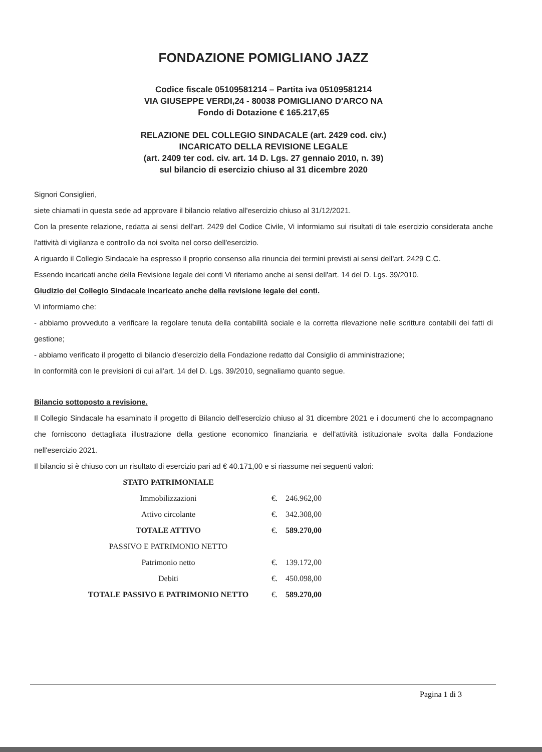FONDAZIONE POMIGLIANO JAZZ
Codice fiscale 05109581214 – Partita iva 05109581214
VIA GIUSEPPE VERDI,24 - 80038 POMIGLIANO D'ARCO NA
Fondo di Dotazione € 165.217,65
RELAZIONE DEL COLLEGIO SINDACALE (art. 2429 cod. civ.)
INCARICATO DELLA REVISIONE LEGALE
(art. 2409 ter cod. civ. art. 14 D. Lgs. 27 gennaio 2010, n. 39)
sul bilancio di esercizio chiuso al 31 dicembre 2020
Signori Consiglieri,
siete chiamati in questa sede ad approvare il bilancio relativo all'esercizio chiuso al 31/12/2021.
Con la presente relazione, redatta ai sensi dell'art. 2429 del Codice Civile, Vi informiamo sui risultati di tale esercizio considerata anche l'attività di vigilanza e controllo da noi svolta nel corso dell'esercizio.
A riguardo il Collegio Sindacale ha espresso il proprio consenso alla rinuncia dei termini previsti ai sensi dell'art. 2429 C.C.
Essendo incaricati anche della Revisione legale dei conti Vi riferiamo anche ai sensi dell'art. 14 del D. Lgs. 39/2010.
Giudizio del Collegio Sindacale incaricato anche della revisione legale dei conti.
Vi informiamo che:
- abbiamo provveduto a verificare la regolare tenuta della contabilità sociale e la corretta rilevazione nelle scritture contabili dei fatti di gestione;
- abbiamo verificato il progetto di bilancio d'esercizio della Fondazione redatto dal Consiglio di amministrazione;
In conformità con le previsioni di cui all'art. 14 del D. Lgs. 39/2010, segnaliamo quanto segue.
Bilancio sottoposto a revisione.
Il Collegio Sindacale ha esaminato il progetto di Bilancio dell'esercizio chiuso al 31 dicembre 2021 e i documenti che lo accompagnano che forniscono dettagliata illustrazione della gestione economico finanziaria e dell'attività istituzionale svolta dalla Fondazione nell'esercizio 2021.
Il bilancio si è chiuso con un risultato di esercizio pari ad € 40.171,00 e si riassume nei seguenti valori:
| STATO PATRIMONIALE | | |
| Immobilizzazioni | €. | 246.962,00 |
| Attivo circolante | €. | 342.308,00 |
| TOTALE ATTIVO | €. | 589.270,00 |
| PASSIVO E PATRIMONIO NETTO | | |
| Patrimonio netto | €. | 139.172,00 |
| Debiti | €. | 450.098,00 |
| TOTALE PASSIVO E PATRIMONIO NETTO | €. | 589.270,00 |
Pagina 1 di 3